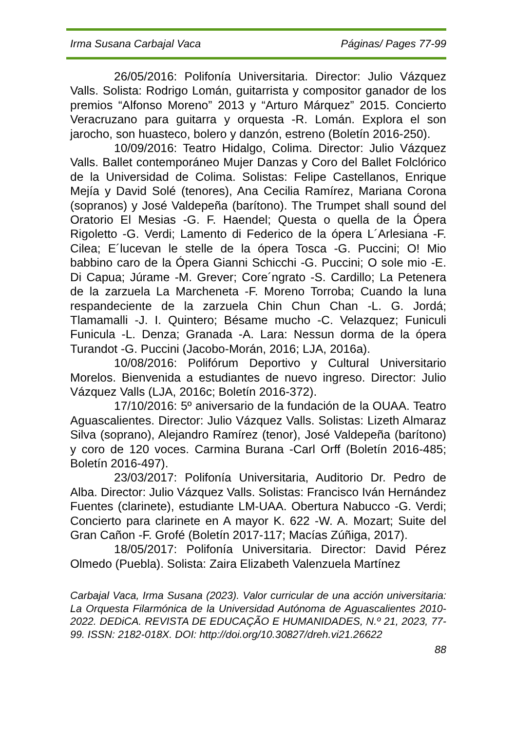Irma Susana Carbajal Vaca Páginas/ Pages 77-99
26/05/2016: Polifonía Universitaria. Director: Julio Vázquez Valls. Solista: Rodrigo Lomán, guitarrista y compositor ganador de los premios “Alfonso Moreno” 2013 y “Arturo Márquez” 2015. Concierto Veracruzano para guitarra y orquesta -R. Lomán. Explora el son jarocho, son huasteco, bolero y danzón, estreno (Boletín 2016-250).
10/09/2016: Teatro Hidalgo, Colima. Director: Julio Vázquez Valls. Ballet contemporáneo Mujer Danzas y Coro del Ballet Folclórico de la Universidad de Colima. Solistas: Felipe Castellanos, Enrique Mejía y David Solé (tenores), Ana Cecilia Ramírez, Mariana Corona (sopranos) y José Valdepeña (barítono). The Trumpet shall sound del Oratorio El Mesias -G. F. Haendel; Questa o quella de la Ópera Rigoletto -G. Verdi; Lamento di Federico de la ópera L´Arlesiana -F. Cilea; E´lucevan le stelle de la ópera Tosca -G. Puccini; O! Mio babbino caro de la Ópera Gianni Schicchi -G. Puccini; O sole mio -E. Di Capua; Júrame -M. Grever; Core´ngrato -S. Cardillo; La Petenera de la zarzuela La Marcheneta -F. Moreno Torroba; Cuando la luna respandeciente de la zarzuela Chin Chun Chan -L. G. Jordá; Tlamamalli -J. I. Quintero; Bésame mucho -C. Velazquez; Funiculi Funicula -L. Denza; Granada -A. Lara: Nessun dorma de la ópera Turandot -G. Puccini (Jacobo-Morán, 2016; LJA, 2016a).
10/08/2016: Polifórum Deportivo y Cultural Universitario Morelos. Bienvenida a estudiantes de nuevo ingreso. Director: Julio Vázquez Valls (LJA, 2016c; Boletín 2016-372).
17/10/2016: 5º aniversario de la fundación de la OUAA. Teatro Aguascalientes. Director: Julio Vázquez Valls. Solistas: Lizeth Almaraz Silva (soprano), Alejandro Ramírez (tenor), José Valdepeña (barítono) y coro de 120 voces. Carmina Burana -Carl Orff (Boletín 2016-485; Boletín 2016-497).
23/03/2017: Polifonía Universitaria, Auditorio Dr. Pedro de Alba. Director: Julio Vázquez Valls. Solistas: Francisco Iván Hernández Fuentes (clarinete), estudiante LM-UAA. Obertura Nabucco -G. Verdi; Concierto para clarinete en A mayor K. 622 -W. A. Mozart; Suite del Gran Cañon -F. Grofé (Boletín 2017-117; Macías Zúñiga, 2017).
18/05/2017: Polifonía Universitaria. Director: David Pérez Olmedo (Puebla). Solista: Zaira Elizabeth Valenzuela Martínez
Carbajal Vaca, Irma Susana (2023). Valor curricular de una acción universitaria: La Orquesta Filarmónica de la Universidad Autónoma de Aguascalientes 2010-2022. DEDiCA. REVISTA DE EDUCAÇÃO E HUMANIDADES, N.º 21, 2023, 77-99. ISSN: 2182-018X. DOI: http://doi.org/10.30827/dreh.vi21.26622
88